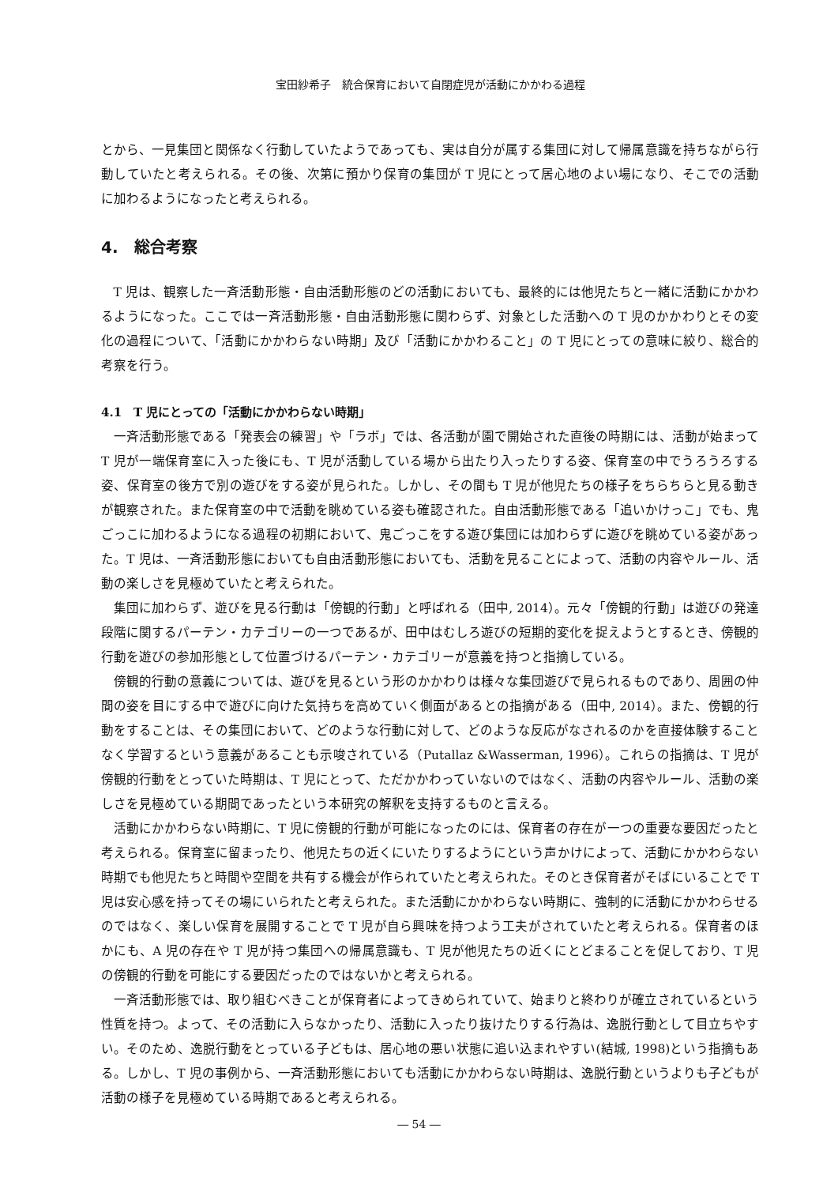宝田紗希子　統合保育において自閉症児が活動にかかわる過程
とから、一見集団と関係なく行動していたようであっても、実は自分が属する集団に対して帰属意識を持ちながら行動していたと考えられる。その後、次第に預かり保育の集団が T 児にとって居心地のよい場になり、そこでの活動に加わるようになったと考えられる。
4.　総合考察
T 児は、観察した一斉活動形態・自由活動形態のどの活動においても、最終的には他児たちと一緒に活動にかかわるようになった。ここでは一斉活動形態・自由活動形態に関わらず、対象とした活動への T 児のかかわりとその変化の過程について、「活動にかかわらない時期」及び「活動にかかわること」の T 児にとっての意味に絞り、総合的考察を行う。
4.1　T 児にとっての「活動にかかわらない時期」
一斉活動形態である「発表会の練習」や「ラボ」では、各活動が園で開始された直後の時期には、活動が始まって T 児が一端保育室に入った後にも、T 児が活動している場から出たり入ったりする姿、保育室の中でうろうろする姿、保育室の後方で別の遊びをする姿が見られた。しかし、その間も T 児が他児たちの様子をちらちらと見る動きが観察された。また保育室の中で活動を眺めている姿も確認された。自由活動形態である「追いかけっこ」でも、鬼ごっこに加わるようになる過程の初期において、鬼ごっこをする遊び集団には加わらずに遊びを眺めている姿があった。T 児は、一斉活動形態においても自由活動形態においても、活動を見ることによって、活動の内容やルール、活動の楽しさを見極めていたと考えられた。
集団に加わらず、遊びを見る行動は「傍観的行動」と呼ばれる（田中, 2014）。元々「傍観的行動」は遊びの発達段階に関するパーテン・カテゴリーの一つであるが、田中はむしろ遊びの短期的変化を捉えようとするとき、傍観的行動を遊びの参加形態として位置づけるパーテン・カテゴリーが意義を持つと指摘している。
傍観的行動の意義については、遊びを見るという形のかかわりは様々な集団遊びで見られるものであり、周囲の仲間の姿を目にする中で遊びに向けた気持ちを高めていく側面があるとの指摘がある（田中, 2014）。また、傍観的行動をすることは、その集団において、どのような行動に対して、どのような反応がなされるのかを直接体験することなく学習するという意義があることも示唆されている（Putallaz &Wasserman, 1996）。これらの指摘は、T 児が傍観的行動をとっていた時期は、T 児にとって、ただかかわっていないのではなく、活動の内容やルール、活動の楽しさを見極めている期間であったという本研究の解釈を支持するものと言える。
活動にかかわらない時期に、T 児に傍観的行動が可能になったのには、保育者の存在が一つの重要な要因だったと考えられる。保育室に留まったり、他児たちの近くにいたりするようにという声かけによって、活動にかかわらない時期でも他児たちと時間や空間を共有する機会が作られていたと考えられた。そのとき保育者がそばにいることで T 児は安心感を持ってその場にいられたと考えられた。また活動にかかわらない時期に、強制的に活動にかかわらせるのではなく、楽しい保育を展開することで T 児が自ら興味を持つよう工夫がされていたと考えられる。保育者のほかにも、A 児の存在や T 児が持つ集団への帰属意識も、T 児が他児たちの近くにとどまることを促しており、T 児の傍観的行動を可能にする要因だったのではないかと考えられる。
一斉活動形態では、取り組むべきことが保育者によってきめられていて、始まりと終わりが確立されているという性質を持つ。よって、その活動に入らなかったり、活動に入ったり抜けたりする行為は、逸脱行動として目立ちやすい。そのため、逸脱行動をとっている子どもは、居心地の悪い状態に追い込まれやすい(結城, 1998)という指摘もある。しかし、T 児の事例から、一斉活動形態においても活動にかかわらない時期は、逸脱行動というよりも子どもが活動の様子を見極めている時期であると考えられる。
― 54 ―